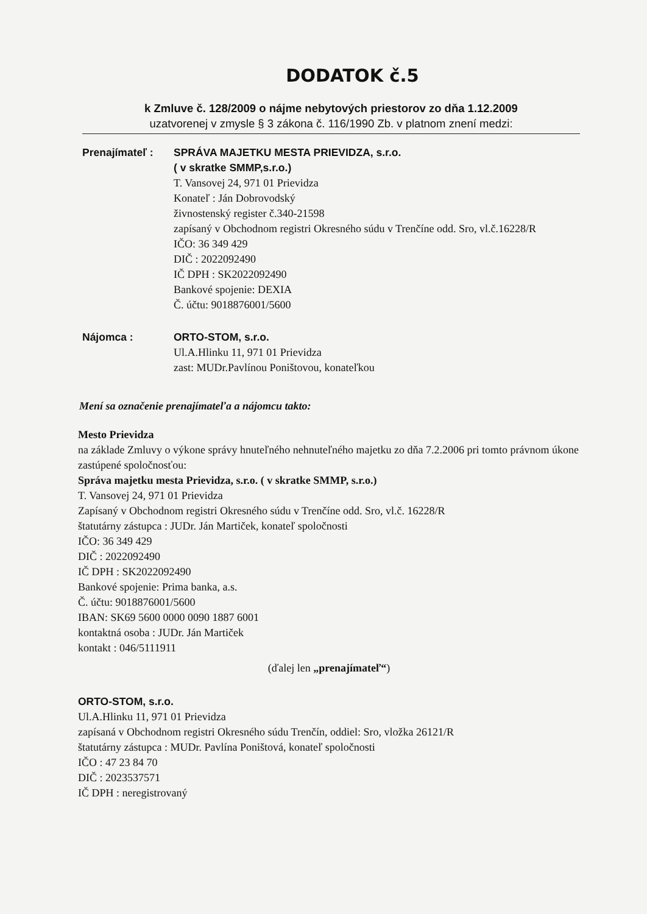DODATOK č.5
k Zmluve č. 128/2009 o nájme nebytových priestorov zo dňa 1.12.2009
uzatvorenej v zmysle § 3 zákona č. 116/1990 Zb. v platnom znení medzi:
Prenajímateľ : SPRÁVA MAJETKU MESTA PRIEVIDZA, s.r.o.
( v skratke SMMP,s.r.o.)
T. Vansovej 24, 971 01 Prievidza
Konateľ : Ján Dobrovodský
živnostenský register č.340-21598
zapísaný v Obchodnom registri Okresného súdu v Trenčíne odd. Sro, vl.č.16228/R
IČO: 36 349 429
DIČ : 2022092490
IČ DPH : SK2022092490
Bankové spojenie: DEXIA
Č. účtu: 9018876001/5600
Nájomca : ORTO-STOM, s.r.o.
Ul.A.Hlinku 11, 971 01 Prievidza
zast: MUDr.Pavlínou Poništovou, konateľkou
Mení sa označenie prenajímateľa a nájomcu takto:
Mesto Prievidza
na základe Zmluvy o výkone správy hnuteľného nehnuteľného majetku zo dňa 7.2.2006 pri tomto právnom úkone zastúpené spoločnosťou:
Správa majetku mesta Prievidza, s.r.o. ( v skratke SMMP, s.r.o.)
T. Vansovej 24, 971 01 Prievidza
Zapísaný v Obchodnom registri Okresného súdu v Trenčíne odd. Sro, vl.č. 16228/R
štatutárny zástupca : JUDr. Ján Martiček, konateľ spoločnosti
IČO: 36 349 429
DIČ : 2022092490
IČ DPH : SK2022092490
Bankové spojenie: Prima banka, a.s.
Č. účtu: 9018876001/5600
IBAN: SK69 5600 0000 0090 1887 6001
kontaktná osoba : JUDr. Ján Martiček
kontakt : 046/5111911
(ďalej len „prenajímateľ“)
ORTO-STOM, s.r.o.
Ul.A.Hlinku 11, 971 01 Prievidza
zapísaná v Obchodnom registri Okresného súdu Trenčín, oddiel: Sro, vložka 26121/R
štatutárny zástupca : MUDr. Pavlína Poništová, konateľ spoločnosti
IČO : 47 23 84 70
DIČ : 2023537571
IČ DPH : neregistrovaný